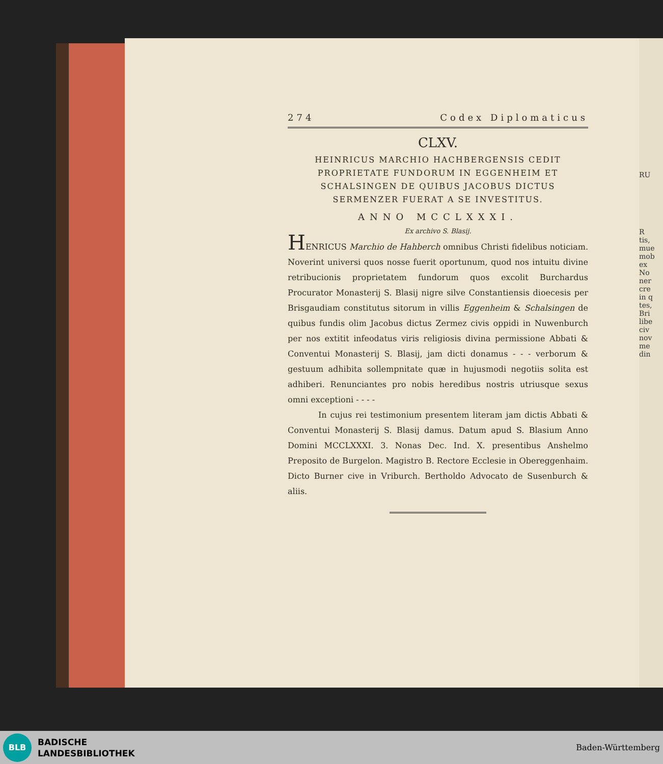RU
R
tis,
mue
mob
ex
No
ner
cre
in q
tes,
Bri
libe
civ
nov
me
din
274 Codex Diplomaticus
CLXV.
HEINRICUS MARCHIO HACHBERGENSIS CEDIT PROPRIETATE FUNDORUM IN EGGENHEIM ET SCHALSINGEN DE QUIBUS JACOBUS DICTUS SERMENZER FUERAT A SE INVESTITUS.
ANNO MCCLXXXI.
Ex archivo S. Blasij.
HENRICUS Marchio de Hahberch omnibus Christi fidelibus noticiam. Noverint universi quos nosse fuerit oportunum, quod nos intuitu divine retribucionis proprietatem fundorum quos excolit Burchardus Procurator Monasterij S. Blasij nigre silve Constantiensis dioecesis per Brisgaudiam constitutus sitorum in villis Eggenheim & Schalsingen de quibus fundis olim Jacobus dictus Zermez civis oppidi in Nuwenburch per nos extitit infeodatus viris religiosis divina permissione Abbati & Conventui Monasterij S. Blasij, jam dicti donamus - - - verborum & gestuum adhibita sollempnitate quæ in hujusmodi negotiis solita est adhiberi. Renunciantes pro nobis heredibus nostris utriusque sexus omni exceptioni - - - -
In cujus rei testimonium presentem literam jam dictis Abbati & Conventui Monasterij S. Blasij damus. Datum apud S. Blasium Anno Domini MCCLXXXI. 3. Nonas Dec. Ind. X. presentibus Anshelmo Preposito de Burgelon. Magistro B. Rectore Ecclesie in Obereggenhaim. Dicto Burner cive in Vriburch. Bertholdo Advocato de Susenburch & aliis.
BLB
BADISCHE
LANDESBIBLIOTHEK
Baden-Württemberg